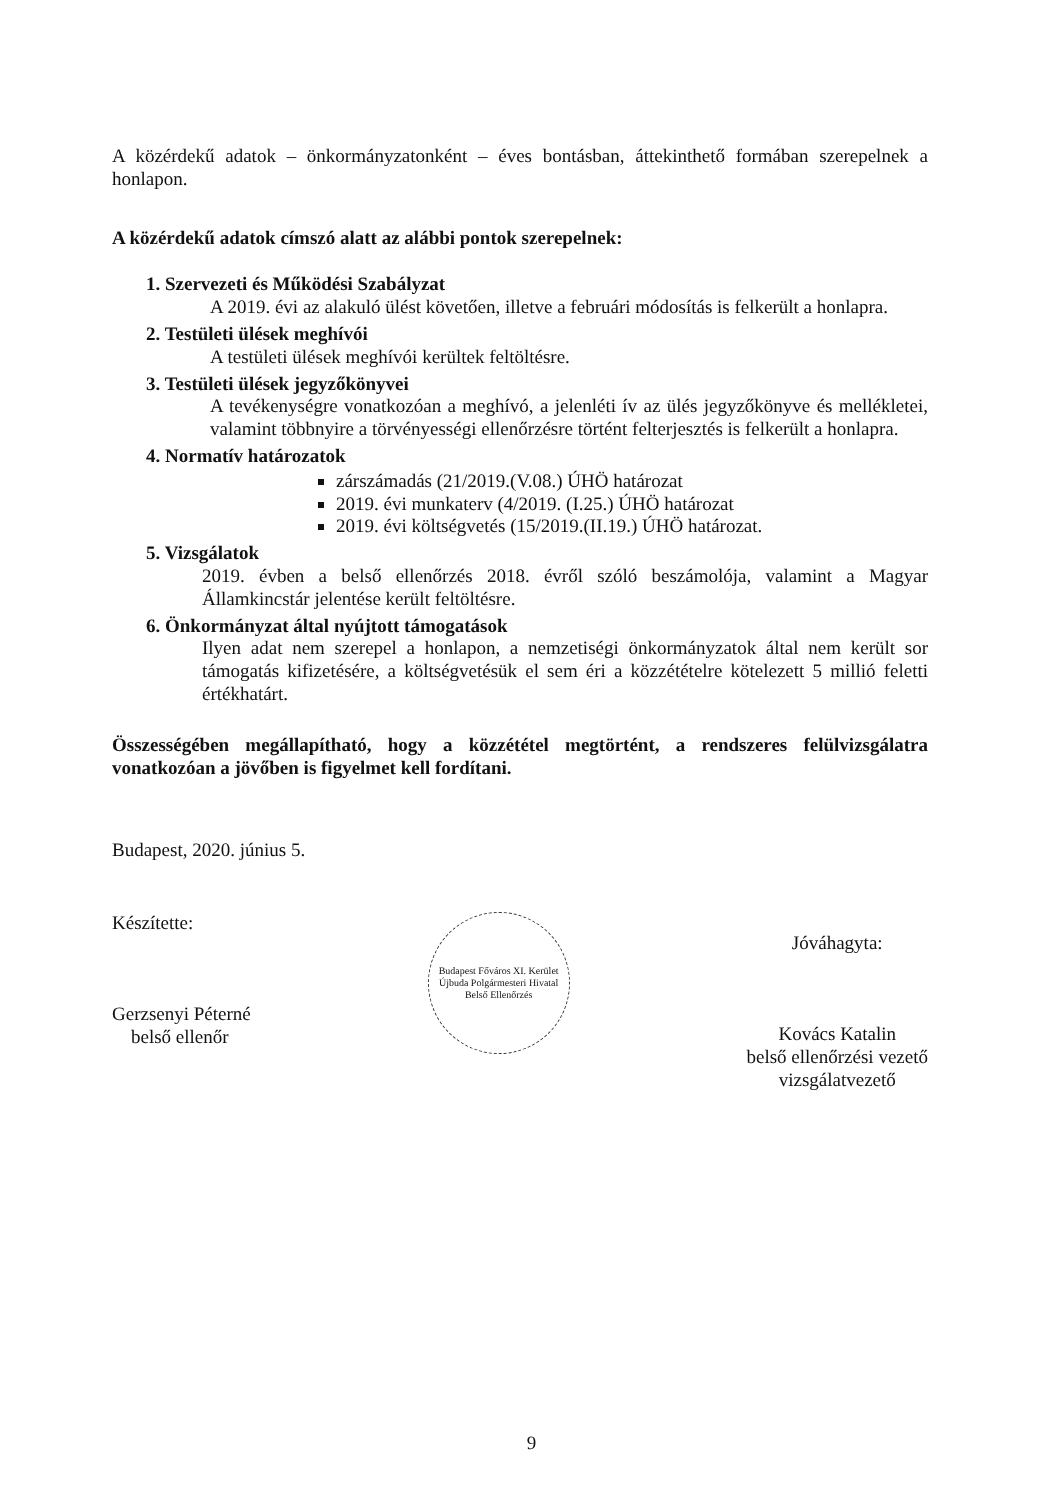A közérdekű adatok – önkormányzatonként – éves bontásban, áttekinthető formában szerepelnek a honlapon.
A közérdekű adatok címszó alatt az alábbi pontok szerepelnek:
1. Szervezeti és Működési Szabályzat
A 2019. évi az alakuló ülést követően, illetve a februári módosítás is felkerült a honlapra.
2. Testületi ülések meghívói
A testületi ülések meghívói kerültek feltöltésre.
3. Testületi ülések jegyzőkönyvei
A tevékenységre vonatkozóan a meghívó, a jelenléti ív az ülés jegyzőkönyve és mellékletei, valamint többnyire a törvényességi ellenőrzésre történt felterjesztés is felkerült a honlapra.
4. Normatív határozatok
zárszámadás (21/2019.(V.08.) ÚHÖ határozat
2019. évi munkaterv (4/2019. (I.25.) ÚHÖ határozat
2019. évi költségvetés (15/2019.(II.19.) ÚHÖ határozat.
5. Vizsgálatok
2019. évben a belső ellenőrzés 2018. évről szóló beszámolója, valamint a Magyar Államkincstár jelentése került feltöltésre.
6. Önkormányzat által nyújtott támogatások
Ilyen adat nem szerepel a honlapon, a nemzetiségi önkormányzatok által nem került sor támogatás kifizetésére, a költségvetésük el sem éri a közzétételre kötelezett 5 millió feletti értékhatárt.
Összességében megállapítható, hogy a közzététel megtörtént, a rendszeres felülvizsgálatra vonatkozóan a jövőben is figyelmet kell fordítani.
Budapest, 2020. június 5.
Készítette:
Gerzsenyi Péterné
belső ellenőr
Budapest Főváros XI. Kerület Újbuda Polgármesteri Hivatal Belső Ellenőrzés
Jóváhagyta:
Kovács Katalin
belső ellenőrzési vezető
vizsgálatvezető
9